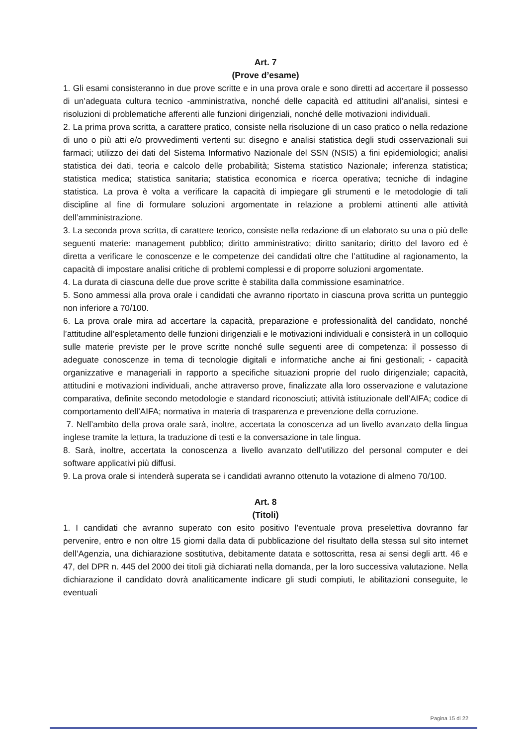Art. 7
(Prove d’esame)
1. Gli esami consisteranno in due prove scritte e in una prova orale e sono diretti ad accertare il possesso di un’adeguata cultura tecnico -amministrativa, nonché delle capacità ed attitudini all’analisi, sintesi e risoluzioni di problematiche afferenti alle funzioni dirigenziali, nonché delle motivazioni individuali.
2. La prima prova scritta, a carattere pratico, consiste nella risoluzione di un caso pratico o nella redazione di uno o più atti e/o provvedimenti vertenti su: disegno e analisi statistica degli studi osservazionali sui farmaci; utilizzo dei dati del Sistema Informativo Nazionale del SSN (NSIS) a fini epidemiologici; analisi statistica dei dati, teoria e calcolo delle probabilità; Sistema statistico Nazionale; inferenza statistica; statistica medica; statistica sanitaria; statistica economica e ricerca operativa; tecniche di indagine statistica. La prova è volta a verificare la capacità di impiegare gli strumenti e le metodologie di tali discipline al fine di formulare soluzioni argomentate in relazione a problemi attinenti alle attività dell’amministrazione.
3. La seconda prova scritta, di carattere teorico, consiste nella redazione di un elaborato su una o più delle seguenti materie: management pubblico; diritto amministrativo; diritto sanitario; diritto del lavoro ed è diretta a verificare le conoscenze e le competenze dei candidati oltre che l’attitudine al ragionamento, la capacità di impostare analisi critiche di problemi complessi e di proporre soluzioni argomentate.
4. La durata di ciascuna delle due prove scritte è stabilita dalla commissione esaminatrice.
5. Sono ammessi alla prova orale i candidati che avranno riportato in ciascuna prova scritta un punteggio non inferiore a 70/100.
6. La prova orale mira ad accertare la capacità, preparazione e professionalità del candidato, nonché l’attitudine all’espletamento delle funzioni dirigenziali e le motivazioni individuali e consisterà in un colloquio sulle materie previste per le prove scritte nonché sulle seguenti aree di competenza: il possesso di adeguate conoscenze in tema di tecnologie digitali e informatiche anche ai fini gestionali; - capacità organizzative e manageriali in rapporto a specifiche situazioni proprie del ruolo dirigenziale; capacità, attitudini e motivazioni individuali, anche attraverso prove, finalizzate alla loro osservazione e valutazione comparativa, definite secondo metodologie e standard riconosciuti; attività istituzionale dell’AIFA; codice di comportamento dell’AIFA; normativa in materia di trasparenza e prevenzione della corruzione.
7. Nell’ambito della prova orale sarà, inoltre, accertata la conoscenza ad un livello avanzato della lingua inglese tramite la lettura, la traduzione di testi e la conversazione in tale lingua.
8. Sarà, inoltre, accertata la conoscenza a livello avanzato dell’utilizzo del personal computer e dei software applicativi più diffusi.
9. La prova orale si intenderà superata se i candidati avranno ottenuto la votazione di almeno 70/100.
Art. 8
(Titoli)
1. I candidati che avranno superato con esito positivo l’eventuale prova preselettiva dovranno far pervenire, entro e non oltre 15 giorni dalla data di pubblicazione del risultato della stessa sul sito internet dell’Agenzia, una dichiarazione sostitutiva, debitamente datata e sottoscritta, resa ai sensi degli artt. 46 e 47, del DPR n. 445 del 2000 dei titoli già dichiarati nella domanda, per la loro successiva valutazione. Nella dichiarazione il candidato dovrà analiticamente indicare gli studi compiuti, le abilitazioni conseguite, le eventuali
Pagina 15 di 22